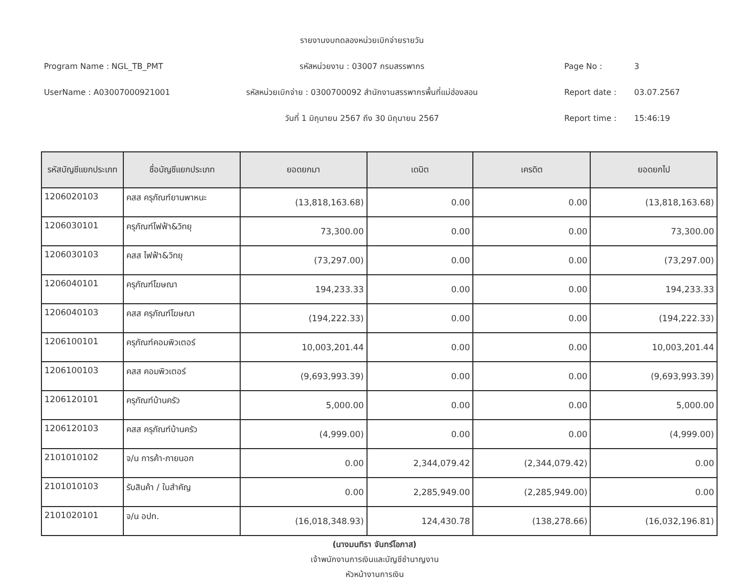รายงานงบทดลองหน่วยเบิกจ่ายรายวัน
Program Name : NGL_TB_PMT
รหัสหน่วยงาน : 03007 กรมสรรพากร
Page No : 3
UserName : A03007000921001
รหัสหน่วยเบิกจ่าย : 0300700092 สำนักงานสรรพากรพื้นที่แม่ฮ่องสอน
Report date : 03.07.2567
วันที่ 1 มิถุนายน 2567 ถึง 30 มิถุนายน 2567
Report time : 15:46:19
| รหัสบัญชีแยกประเภท | ชื่อบัญชีแยกประเภท | ยอดยกมา | เดบิต | เครดิต | ยอดยกไป |
| --- | --- | --- | --- | --- | --- |
| 1206020103 | คสส ครุภัณฑ์ยานพาหนะ | (13,818,163.68) | 0.00 | 0.00 | (13,818,163.68) |
| 1206030101 | ครุภัณฑ์ไฟฟ้า&วิทยุ | 73,300.00 | 0.00 | 0.00 | 73,300.00 |
| 1206030103 | คสส ไฟฟ้า&วิทยุ | (73,297.00) | 0.00 | 0.00 | (73,297.00) |
| 1206040101 | ครุภัณฑ์โฆษณา | 194,233.33 | 0.00 | 0.00 | 194,233.33 |
| 1206040103 | คสส ครุภัณฑ์โฆษณา | (194,222.33) | 0.00 | 0.00 | (194,222.33) |
| 1206100101 | ครุภัณฑ์คอมพิวเตอร์ | 10,003,201.44 | 0.00 | 0.00 | 10,003,201.44 |
| 1206100103 | คสส คอมพิวเตอร์ | (9,693,993.39) | 0.00 | 0.00 | (9,693,993.39) |
| 1206120101 | ครุภัณฑ์บ้านครัว | 5,000.00 | 0.00 | 0.00 | 5,000.00 |
| 1206120103 | คสส ครุภัณฑ์บ้านครัว | (4,999.00) | 0.00 | 0.00 | (4,999.00) |
| 2101010102 | จ/น การค้า-ภายนอก | 0.00 | 2,344,079.42 | (2,344,079.42) | 0.00 |
| 2101010103 | รับสินค้า / ใบสำคัญ | 0.00 | 2,285,949.00 | (2,285,949.00) | 0.00 |
| 2101020101 | จ/น อปท. | (16,018,348.93) | 124,430.78 | (138,278.66) | (16,032,196.81) |
(นางมนทิรา จันทร์โอภาส)
เจ้าพนักงานการเงินและบัญชีชำนาญงาน
หัวหน้างานการเงิน